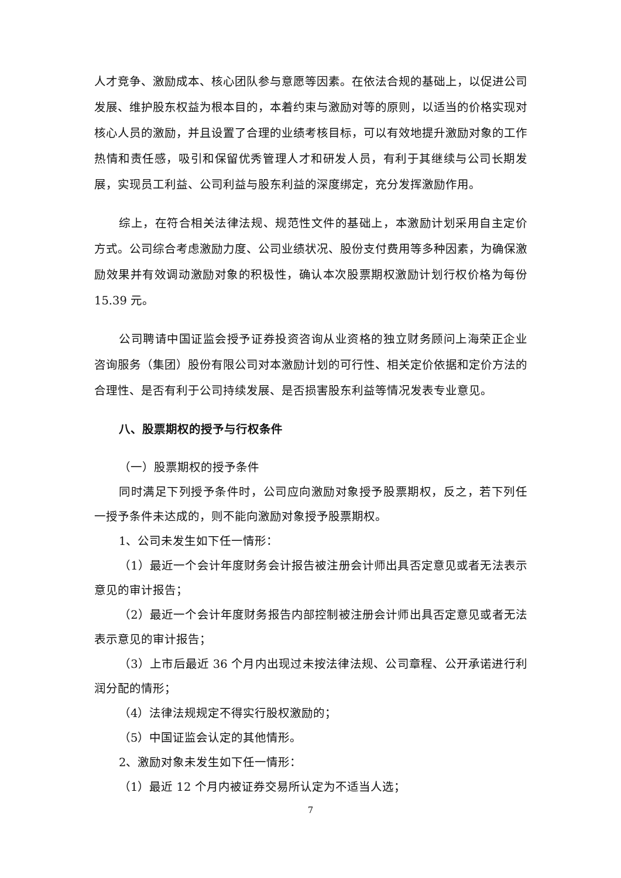人才竞争、激励成本、核心团队参与意愿等因素。在依法合规的基础上，以促进公司发展、维护股东权益为根本目的，本着约束与激励对等的原则，以适当的价格实现对核心人员的激励，并且设置了合理的业绩考核目标，可以有效地提升激励对象的工作热情和责任感，吸引和保留优秀管理人才和研发人员，有利于其继续与公司长期发展，实现员工利益、公司利益与股东利益的深度绑定，充分发挥激励作用。
综上，在符合相关法律法规、规范性文件的基础上，本激励计划采用自主定价方式。公司综合考虑激励力度、公司业绩状况、股份支付费用等多种因素，为确保激励效果并有效调动激励对象的积极性，确认本次股票期权激励计划行权价格为每份 15.39 元。
公司聘请中国证监会授予证券投资咨询从业资格的独立财务顾问上海荣正企业咨询服务（集团）股份有限公司对本激励计划的可行性、相关定价依据和定价方法的合理性、是否有利于公司持续发展、是否损害股东利益等情况发表专业意见。
八、股票期权的授予与行权条件
（一）股票期权的授予条件
同时满足下列授予条件时，公司应向激励对象授予股票期权，反之，若下列任一授予条件未达成的，则不能向激励对象授予股票期权。
1、公司未发生如下任一情形：
（1）最近一个会计年度财务会计报告被注册会计师出具否定意见或者无法表示意见的审计报告；
（2）最近一个会计年度财务报告内部控制被注册会计师出具否定意见或者无法表示意见的审计报告；
（3）上市后最近 36 个月内出现过未按法律法规、公司章程、公开承诺进行利润分配的情形；
（4）法律法规规定不得实行股权激励的；
（5）中国证监会认定的其他情形。
2、激励对象未发生如下任一情形：
（1）最近 12 个月内被证券交易所认定为不适当人选；
7